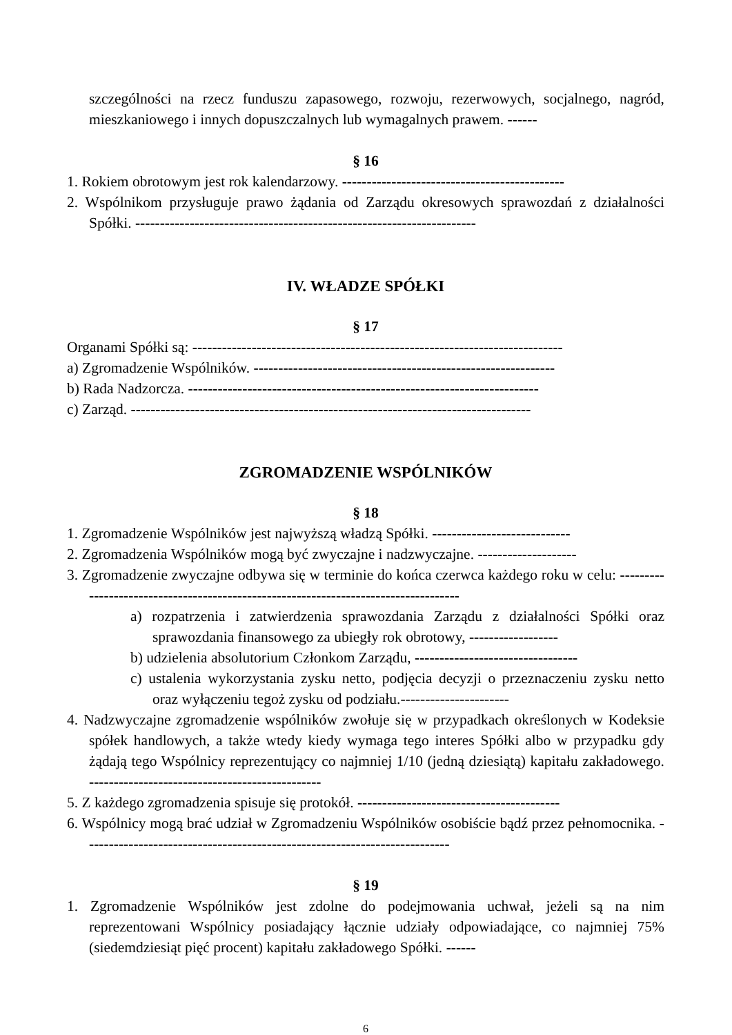szczególności na rzecz funduszu zapasowego, rozwoju, rezerwowych, socjalnego, nagród, mieszkaniowego i innych dopuszczalnych lub wymagalnych prawem. ------
§ 16
1. Rokiem obrotowym jest rok kalendarzowy. ---------------------------------------------
2. Wspólnikom przysługuje prawo żądania od Zarządu okresowych sprawozdań z działalności Spółki. ---------------------------------------------------------------------
IV. WŁADZE SPÓŁKI
§ 17
Organami Spółki są: ---------------------------------------------------------------------------
a) Zgromadzenie Wspólników. -------------------------------------------------------------
b) Rada Nadzorcza. -----------------------------------------------------------------------
c) Zarząd. ---------------------------------------------------------------------------------
ZGROMADZENIE WSPÓLNIKÓW
§ 18
1. Zgromadzenie Wspólników jest najwyższą władzą Spółki. ----------------------------
2. Zgromadzenia Wspólników mogą być zwyczajne i nadzwyczajne. --------------------
3. Zgromadzenie zwyczajne odbywa się w terminie do końca czerwca każdego roku w celu: ------------------------------------------------------------------------------------
a) rozpatrzenia i zatwierdzenia sprawozdania Zarządu z działalności Spółki oraz sprawozdania finansowego za ubiegły rok obrotowy, ------------------
b) udzielenia absolutorium Członkom Zarządu, ---------------------------------
c) ustalenia wykorzystania zysku netto, podjęcia decyzji o przeznaczeniu zysku netto oraz wyłączeniu tegoż zysku od podziału.----------------------
4. Nadzwyczajne zgromadzenie wspólników zwołuje się w przypadkach określonych w Kodeksie spółek handlowych, a także wtedy kiedy wymaga tego interes Spółki albo w przypadku gdy żądają tego Wspólnicy reprezentujący co najmniej 1/10 (jedną dziesiątą) kapitału zakładowego. -----------------------------------------------
5. Z każdego zgromadzenia spisuje się protokół. -----------------------------------------
6. Wspólnicy mogą brać udział w Zgromadzeniu Wspólników osobiście bądź przez pełnomocnika. --------------------------------------------------------------------------
§ 19
1. Zgromadzenie Wspólników jest zdolne do podejmowania uchwał, jeżeli są na nim reprezentowani Wspólnicy posiadający łącznie udziały odpowiadające, co najmniej 75% (siedemdziesiąt pięć procent) kapitału zakładowego Spółki. ------
6